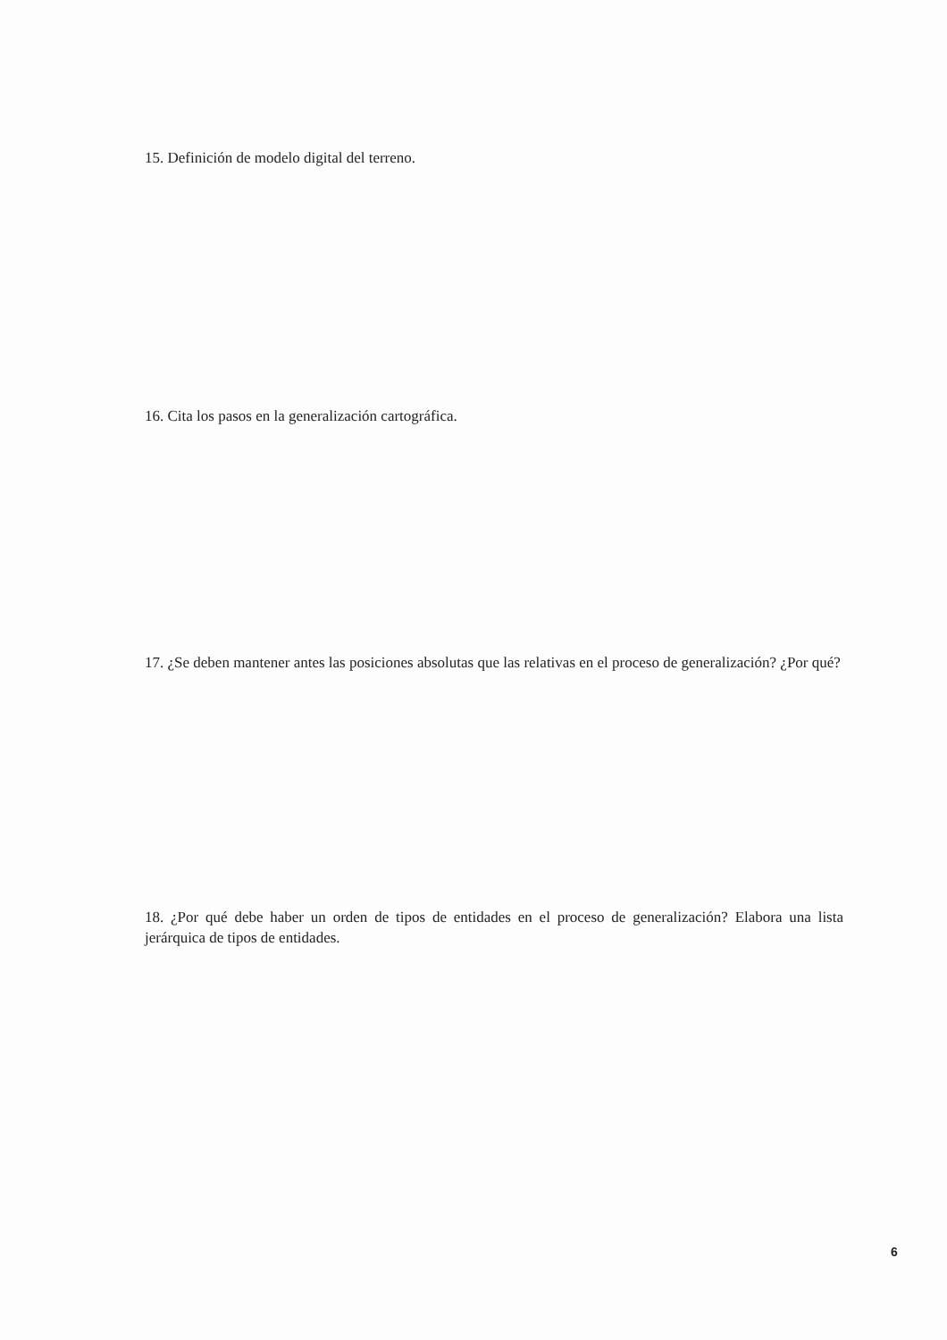15. Definición de modelo digital del terreno.
16. Cita los pasos en la generalización cartográfica.
17. ¿Se deben mantener antes las posiciones absolutas que las relativas en el proceso de generalización? ¿Por qué?
18. ¿Por qué debe haber un orden de tipos de entidades en el proceso de generalización? Elabora una lista jerárquica de tipos de entidades.
6